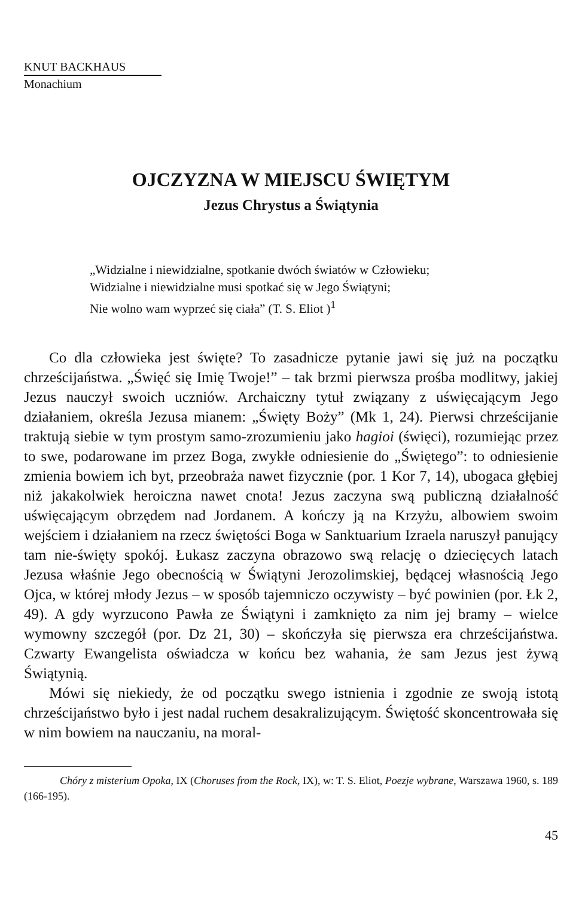KNUT BACKHAUS
Monachium
OJCZYZNA W MIEJSCU ŚWIĘTYM
Jezus Chrystus a Świątynia
„Widzialne i niewidzialne, spotkanie dwóch światów w Człowieku;
Widzialne i niewidzialne musi spotkać się w Jego Świątyni;
Nie wolno wam wyprzeć się ciała” (T. S. Eliot )<sup>1</sup>
Co dla człowieka jest święte? To zasadnicze pytanie jawi się już na początku chrześcijaństwa. „Święć się Imię Twoje!” – tak brzmi pierwsza prośba modlitwy, jakiej Jezus nauczył swoich uczniów. Archaiczny tytuł związany z uświęcającym Jego działaniem, określa Jezusa mianem: „Święty Boży” (Mk 1, 24). Pierwsi chrześcijanie traktują siebie w tym prostym samo-zrozumieniu jako hagioi (święci), rozumiejąc przez to swe, podarowane im przez Boga, zwykłe odniesienie do „Świętego”: to odniesienie zmienia bowiem ich byt, przeobraża nawet fizycznie (por. 1 Kor 7, 14), ubogaca głębiej niż jakakolwiek heroiczna nawet cnota! Jezus zaczyna swą publiczną działalność uświęcającym obrzędem nad Jordanem. A kończy ją na Krzyżu, albowiem swoim wejściem i działaniem na rzecz świętości Boga w Sanktuarium Izraela naruszył panujący tam nie-święty spokój. Łukasz zaczyna obrazowo swą relację o dziecięcych latach Jezusa właśnie Jego obecnością w Świątyni Jerozolimskiej, będącej własnością Jego Ojca, w której młody Jezus – w sposób tajemniczo oczywisty – być powinien (por. Łk 2, 49). A gdy wyrzucono Pawła ze Świątyni i zamknięto za nim jej bramy – wielce wymowny szczegół (por. Dz 21, 30) – skończyła się pierwsza era chrześcijaństwa. Czwarty Ewangelista oświadcza w końcu bez wahania, że sam Jezus jest żywą Świątynią.
Mówi się niekiedy, że od początku swego istnienia i zgodnie ze swoją istotą chrześcijaństwo było i jest nadal ruchem desakralizującym. Świętość skoncentrowała się w nim bowiem na nauczaniu, na moral-
Chóry z misterium Opoka, IX (Choruses from the Rock, IX), w: T. S. Eliot, Poezje wybrane, Warszawa 1960, s. 189 (166-195).
45